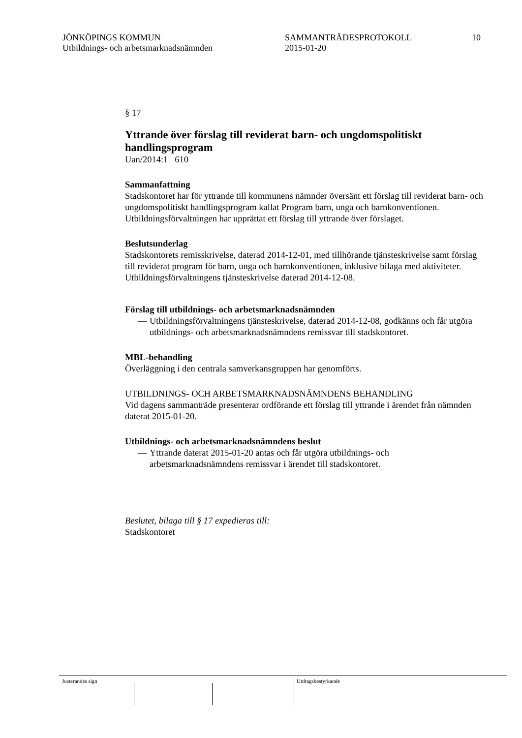JÖNKÖPINGS KOMMUN
Utbildnings- och arbetsmarknadsnämnden
SAMMANTRÄDESPROTOKOLL
2015-01-20
10
§ 17
Yttrande över förslag till reviderat barn- och ungdomspolitiskt handlingsprogram
Uan/2014:1 610
Sammanfattning
Stadskontoret har för yttrande till kommunens nämnder översänt ett förslag till reviderat barn- och ungdomspolitiskt handlingsprogram kallat Program barn, unga och barnkonventionen. Utbildningsförvaltningen har upprättat ett förslag till yttrande över förslaget.
Beslutsunderlag
Stadskontorets remisskrivelse, daterad 2014-12-01, med tillhörande tjänsteskrivelse samt förslag till reviderat program för barn, unga och barnkonventionen, inklusive bilaga med aktiviteter.
Utbildningsförvaltningens tjänsteskrivelse daterad 2014-12-08.
Förslag till utbildnings- och arbetsmarknadsnämnden
— Utbildningsförvaltningens tjänsteskrivelse, daterad 2014-12-08, godkänns och får utgöra utbildnings- och arbetsmarknadsnämndens remissvar till stadskontoret.
MBL-behandling
Överläggning i den centrala samverkansgruppen har genomförts.
UTBILDNINGS- OCH ARBETSMARKNADSNÄMNDENS BEHANDLING
Vid dagens sammanträde presenterar ordförande ett förslag till yttrande i ärendet från nämnden daterat 2015-01-20.
Utbildnings- och arbetsmarknadsnämndens beslut
— Yttrande daterat 2015-01-20 antas och får utgöra utbildnings- och arbetsmarknadsnämndens remissvar i ärendet till stadskontoret.
Beslutet, bilaga till § 17 expedieras till:
Stadskontoret
Justerandes sign Utdragsbestyrkande